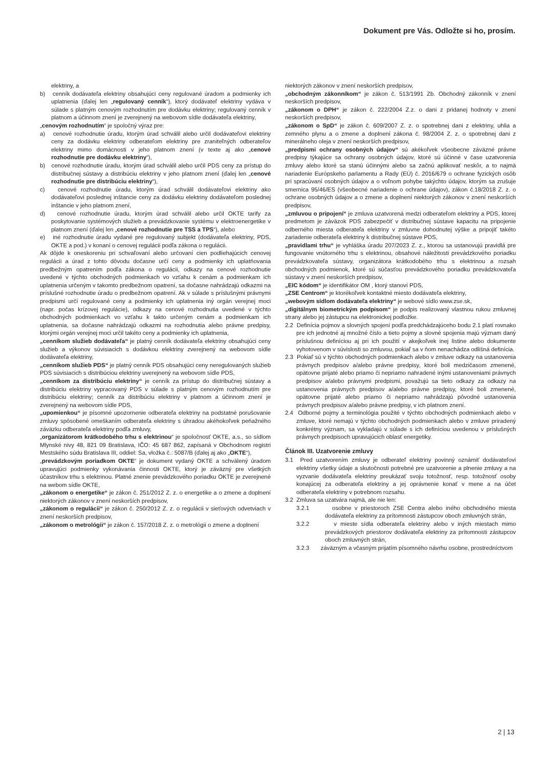Dokument pre Vás. Odložte si ho, prosím.
elektriny, a
b) cenník dodávateľa elektriny obsahujúci ceny regulované úradom a podmienky ich uplatnenia (ďalej len „regulovaný cenník“), ktorý dodávateľ elektriny vydáva v súlade s platným cenovým rozhodnutím pre dodávku elektriny; regulovaný cenník v platnom a účinnom znení je zverejnený na webovom sídle dodávateľa elektriny,
„cenovým rozhodnutím“ je spoločný výraz pre:
a) cenové rozhodnutie úradu, ktorým úrad schválil alebo určil dodávateľovi elektriny ceny za dodávku elektriny odberateľom elektriny pre zraniteľných odberateľov elektriny mimo domácnosti v jeho platnom znení (v texte aj ako „cenové rozhodnutie pre dodávku elektriny“),
b) cenové rozhodnutie úradu, ktorým úrad schválil alebo určil PDS ceny za prístup do distribučnej sústavy a distribúciu elektriny v jeho platnom znení (ďalej len „cenové rozhodnutie pre distribúciu elektriny“),
c) cenové rozhodnutie úradu, ktorým úrad schválil dodávateľovi elektriny ako dodávateľovi poslednej inštancie ceny za dodávku elektriny dodávateľom poslednej inštancie v jeho platnom znení,
d) cenové rozhodnutie úradu, ktorým úrad schválil alebo určil OKTE tarify za poskytovanie systémových služieb a prevádzkovanie systému v elektroenergetike v platnom znení (ďalej len „cenové rozhodnutie pre TSS a TPS“), alebo
e) iné rozhodnutie úradu vydané pre regulovaný subjekt (dodávateľa elektriny, PDS, OKTE a pod.) v konaní o cenovej regulácii podľa zákona o regulácii.
Ak dôjde k oneskoreniu pri schvaľovaní alebo určovaní cien podliehajúcich cenovej regulácii a úrad z tohto dôvodu dočasne určí ceny a podmienky ich uplatňovania predbežným opatrením podľa zákona o regulácii, odkazy na cenové rozhodnutie uvedené v týchto obchodných podmienkach vo vzťahu k cenám a podmienkam ich uplatnenia určeným v takomto predbežnom opatrení, sa dočasne nahrádzajú odkazmi na príslušné rozhodnutie úradu o predbežnom opatrení. Ak v súlade s príslušnými právnymi predpismi určí regulované ceny a podmienky ich uplatnenia iný orgán verejnej moci (napr. počas krízovej regulácie), odkazy na cenové rozhodnutia uvedené v týchto obchodných podmienkach vo vzťahu k takto určeným cenám a podmienkam ich uplatnenia, sa dočasne nahrádzajú odkazmi na rozhodnutia alebo právne predpisy, ktorými orgán verejnej moci určil takéto ceny a podmienky ich uplatnenia,
„cenníkom služieb dodávateľa“ je platný cenník dodávateľa elektriny obsahujúci ceny služieb a výkonov súvisiacich s dodávkou elektriny zverejnený na webovom sídle dodávateľa elektriny,
„cenníkom služieb PDS“ je platný cenník PDS obsahujúci ceny neregulovaných služieb PDS súvisiacich s distribúciou elektriny uverejnený na webovom sídle PDS,
„cenníkom za distribúciu elektriny“ je cenník za prístup do distribučnej sústavy a distribúciu elektriny vypracovaný PDS v súlade s platným cenovým rozhodnutím pre distribúciu elektriny; cenník za distribúciu elektriny v platnom a účinnom znení je zverejnený na webovom sídle PDS,
„upomienkou“ je písomné upozornenie odberateľa elektriny na podstatné porušovanie zmluvy spôsobené omeškaním odberateľa elektriny s úhradou akéhokoľvek peňažného záväzku odberateľa elektriny podľa zmluvy,
„organizátorom krátkodobého trhu s elektrinou“ je spoločnosť OKTE, a.s., so sídlom Mlynské nivy 48, 821 09 Bratislava, IČO: 45 687 862, zapísaná v Obchodnom registri Mestského súdu Bratislava III, oddiel: Sa, vložka č.: 5087/B (ďalej aj ako „OKTE“),
„prevádzkovým poriadkom OKTE“ je dokument vydaný OKTE a schválený úradom upravujúci podmienky vykonávania činnosti OKTE, ktorý je záväzný pre všetkých účastníkov trhu s elektrinou. Platné znenie prevádzkového poriadku OKTE je zverejnené na webom sídle OKTE,
„zákonom o energetike“ je zákon č. 251/2012 Z. z. o energetike a o zmene a doplnení niektorých zákonov v znení neskorších predpisov,
„zákonom o regulácii“ je zákon č. 250/2012 Z. z. o regulácii v sieťových odvetviach v znení neskorších predpisov,
„zákonom o metrológii“ je zákon č. 157/2018 Z. z. o metrológii o zmene a doplnení
niektorých zákonov v znení neskorších predpisov,
„obchodným zákonníkom“ je zákon č. 513/1991 Zb. Obchodný zákonník v znení neskorších predpisov,
„zákonom o DPH“ je zákon č. 222/2004 Z.z. o dani z pridanej hodnoty v znení neskorších predpisov,
„zákonom o SpD“ je zákon č. 609/2007 Z. z. o spotrebnej dani z elektriny, uhlia a zemného plynu a o zmene a doplnení zákona č. 98/2004 Z. z. o spotrebnej dani z minerálneho oleja v znení neskorších predpisov,
„predpismi ochrany osobných údajov“ sú akékoľvek všeobecne záväzné právne predpisy týkajúce sa ochrany osobných údajov, ktoré sú účinné v čase uzatvorenia zmluvy alebo ktoré sa stanú účinnými alebo sa začnú aplikovať neskôr, a to najmä nariadenie Európskeho parlamentu a Rady (EÚ) č. 2016/679 o ochrane fyzických osôb pri spracúvaní osobných údajov a o voľnom pohybe takýchto údajov, ktorým sa zrušuje smernica 95/46/ES (všeobecné nariadenie o ochrane údajov), zákon č.18/2018 Z. z. o ochrane osobných údajov a o zmene a doplnení niektorých zákonov v znení neskorších predpisov,
„zmluvou o pripojení“ je zmluva uzatvorená medzi odberateľom elektriny a PDS, ktorej predmetom je záväzok PDS zabezpečiť v distribučnej sústave kapacitu na pripojenie odberného miesta odberateľa elektriny v zmluvne dohodnutej výške a pripojiť takéto zariadenie odberateľa elektriny k distribučnej sústave PDS,
„pravidlami trhu“ je vyhláška úradu 207/2023 Z. z., ktorou sa ustanovujú pravidlá pre fungovanie vnútorného trhu s elektrinou, obsahové náležitosti prevádzkového poriadku prevádzkovateľa sústavy, organizátora krátkodobého trhu s elektrinou a rozsah obchodných podmienok, ktoré sú súčasťou prevádzkového poriadku prevádzkovateľa sústavy v znení neskorších predpisov,
„EIC kódom“ je identifikátor OM , ktorý stanoví PDS,
„ZSE Centrom“ je ktorékoľvek kontaktné miesto dodávateľa elektriny,
„webovým sídlom dodávateľa elektriny“ je webové sídlo www.zse.sk,
„digitálnym biometrickým podpisom“ je podpis realizovaný vlastnou rukou zmluvnej strany alebo jej zástupcu na elektronickej podložke.
2.2 Definícia pojmov a slovných spojení podľa predchádzajúceho bodu 2.1 platí rovnako pre ich jednotné aj množné číslo a tieto pojmy a slovné spojenia majú význam daný príslušnou definíciou aj pri ich použití v akejkoľvek inej listine alebo dokumente vyhotovenom v súvislosti so zmluvou, pokiaľ sa v ňom nenachádza odlišná definícia.
2.3 Pokiaľ sú v týchto obchodných podmienkach alebo v zmluve odkazy na ustanovenia právnych predpisov a/alebo právne predpisy, ktoré boli medzičasom zmenené, opätovne prijaté alebo priamo či nepriamo nahradené inými ustanoveniami právnych predpisov a/alebo právnymi predpismi, považujú sa tieto odkazy za odkazy na ustanovenia právnych predpisov a/alebo právne predpisy, ktoré boli zmenené, opätovne prijaté alebo priamo či nepriamo nahrádzajú pôvodné ustanovenia právnych predpisov a/alebo právne predpisy, v ich platnom znení.
2.4 Odborné pojmy a terminológia použité v týchto obchodných podmienkach alebo v zmluve, ktoré nemajú v týchto obchodných podmienkach alebo v zmluve priradený konkrétny význam, sa vykladajú v súlade s ich definíciou uvedenou v príslušných právnych predpisoch upravujúcich oblasť energetiky.
Článok III. Uzatvorenie zmluvy
3.1 Pred uzatvorením zmluvy je odberateľ elektriny povinný oznámiť dodávateľovi elektriny všetky údaje a skutočnosti potrebné pre uzatvorenie a plnenie zmluvy a na vyzvanie dodávateľa elektriny preukázať svoju totožnosť, resp. totožnosť osoby konajúcej za odberateľa elektriny a jej oprávnenie konať v mene a na účet odberateľa elektriny v potrebnom rozsahu.
3.2 Zmluva sa uzatvára najmä, ale nie len:
3.2.1 osobne v priestoroch ZSE Centra alebo iného obchodného miesta dodávateľa elektriny za prítomnosti zástupcov oboch zmluvných strán,
3.2.2 v mieste sídla odberateľa elektriny alebo v iných miestach mimo prevádzkových priestorov dodávateľa elektriny za prítomnosti zástupcov oboch zmluvných strán,
3.2.3 záväzným a včasným prijatím písomného návrhu osobne, prostredníctvom
2 | 13